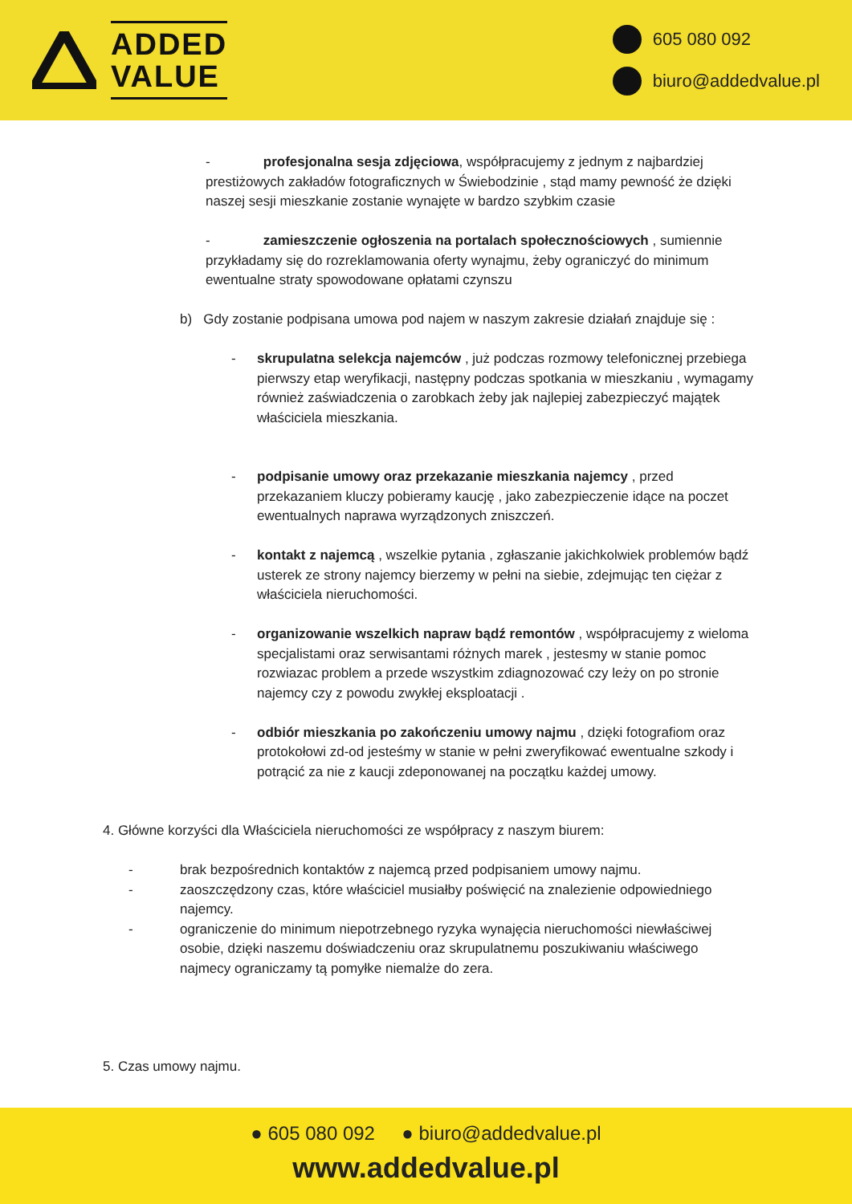ADDED
VALUE
605 080 092
biuro@addedvalue.pl
- profesjonalna sesja zdjęciowa, współpracujemy z jednym z najbardziej prestiżowych zakładów fotograficznych w Świebodzinie , stąd mamy pewność że dzięki naszej sesji mieszkanie zostanie wynajęte w bardzo szybkim czasie
- zamieszczenie ogłoszenia na portalach społecznościowych , sumiennie przykładamy się do rozreklamowania oferty wynajmu, żeby ograniczyć do minimum ewentualne straty spowodowane opłatami czynszu
b) Gdy zostanie podpisana umowa pod najem w naszym zakresie działań znajduje się :
- skrupulatna selekcja najemców , już podczas rozmowy telefonicznej przebiega pierwszy etap weryfikacji, następny podczas spotkania w mieszkaniu , wymagamy również zaświadczenia o zarobkach żeby jak najlepiej zabezpieczyć majątek właściciela mieszkania.
- podpisanie umowy oraz przekazanie mieszkania najemcy , przed przekazaniem kluczy pobieramy kaucję , jako zabezpieczenie idące na poczet ewentualnych naprawa wyrządzonych zniszczeń.
- kontakt z najemcą , wszelkie pytania , zgłaszanie jakichkolwiek problemów bądź usterek ze strony najemcy bierzemy w pełni na siebie, zdejmując ten ciężar z właściciela nieruchomości.
- organizowanie wszelkich napraw bądź remontów , współpracujemy z wieloma specjalistami oraz serwisantami różnych marek , jestesmy w stanie pomoc rozwiazac problem a przede wszystkim zdiagnozować czy leży on po stronie najemcy czy z powodu zwykłej eksploatacji .
- odbiór mieszkania po zakończeniu umowy najmu , dzięki fotografiom oraz protokołowi zd-od jesteśmy w stanie w pełni zweryfikować ewentualne szkody i potrącić za nie z kaucji zdeponowanej na początku każdej umowy.
4. Główne korzyści dla Właściciela nieruchomości ze współpracy z naszym biurem:
- brak bezpośrednich kontaktów z najemcą przed podpisaniem umowy najmu.
- zaoszczędzony czas, które właściciel musiałby poświęcić na znalezienie odpowiedniego najemcy.
- ograniczenie do minimum niepotrzebnego ryzyka wynajęcia nieruchomości niewłaściwej osobie, dzięki naszemu doświadczeniu oraz skrupulatnemu poszukiwaniu właściwego najmecy ograniczamy tą pomyłke niemalże do zera.
5. Czas umowy najmu.
● 605 080 092 ● biuro@addedvalue.pl
www.addedvalue.pl